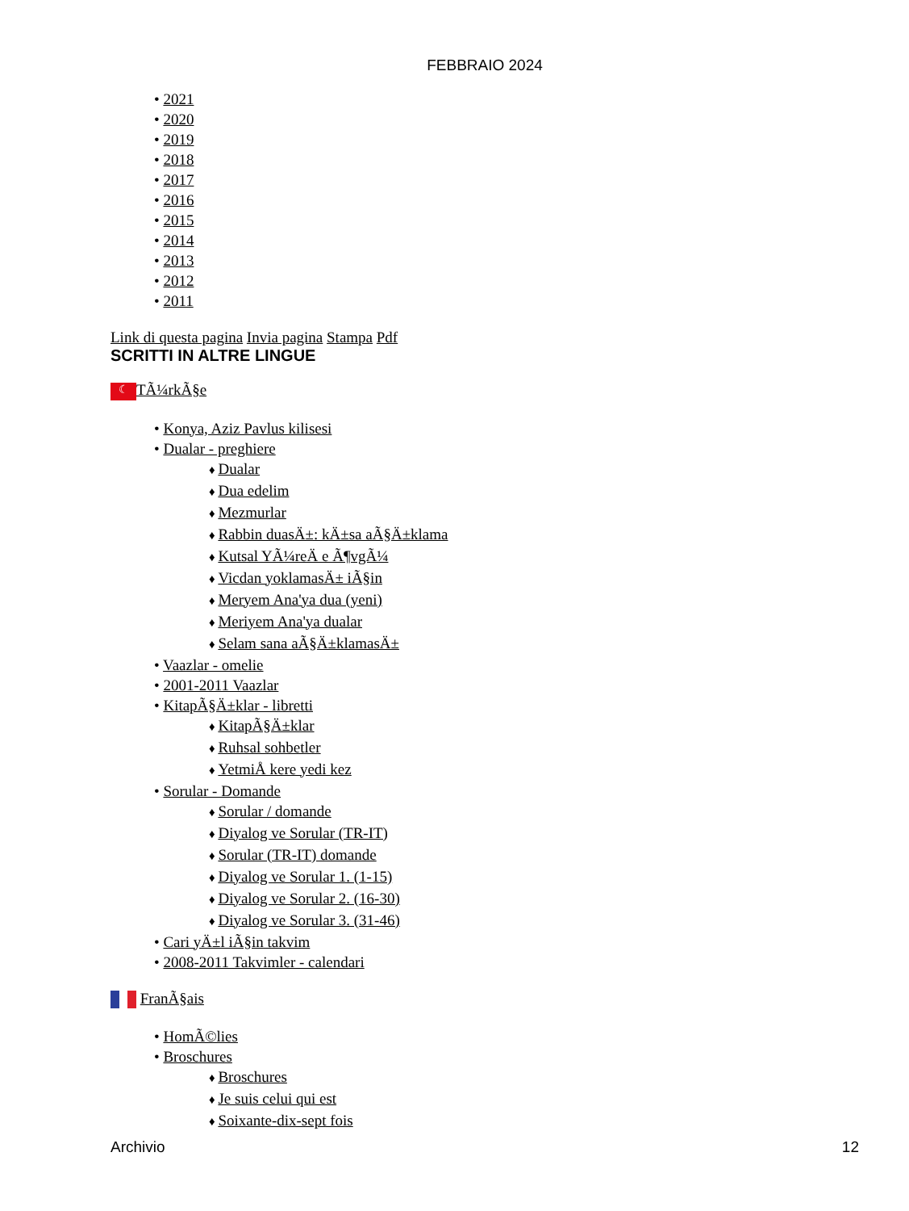FEBBRAIO 2024
2021
2020
2019
2018
2017
2016
2015
2014
2013
2012
2011
Link di questa pagina Invia pagina Stampa Pdf
SCRITTI IN ALTRE LINGUE
☾ TÃ¼rkÃ§e
Konya, Aziz Pavlus kilisesi
Dualar - preghiere
Dualar
Dua edelim
Mezmurlar
Rabbin duasÄ±: kÄ±sa aÃ§Ä±klama
Kutsal YÃ¼reÄ e Ã¶vgÃ¼
Vicdan yoklamasÄ± iÃ§in
Meryem Ana'ya dua (yeni)
Meriyem Ana'ya dualar
Selam sana aÃ§Ä±klamasÄ±
Vaazlar - omelie
2001-2011 Vaazlar
KitapÃ§Ä±klar - libretti
KitapÃ§Ä±klar
Ruhsal sohbetler
YetmiÅ kere yedi kez
Sorular - Domande
Sorular / domande
Diyalog ve Sorular (TR-IT)
Sorular (TR-IT) domande
Diyalog ve Sorular 1. (1-15)
Diyalog ve Sorular 2. (16-30)
Diyalog ve Sorular 3. (31-46)
Cari yÄ±l iÃ§in takvim
2008-2011 Takvimler - calendari
FranÃ§ais
HomÃ©lies
Broschures
Broschures
Je suis celui qui est
Soixante-dix-sept fois
Archivio 12